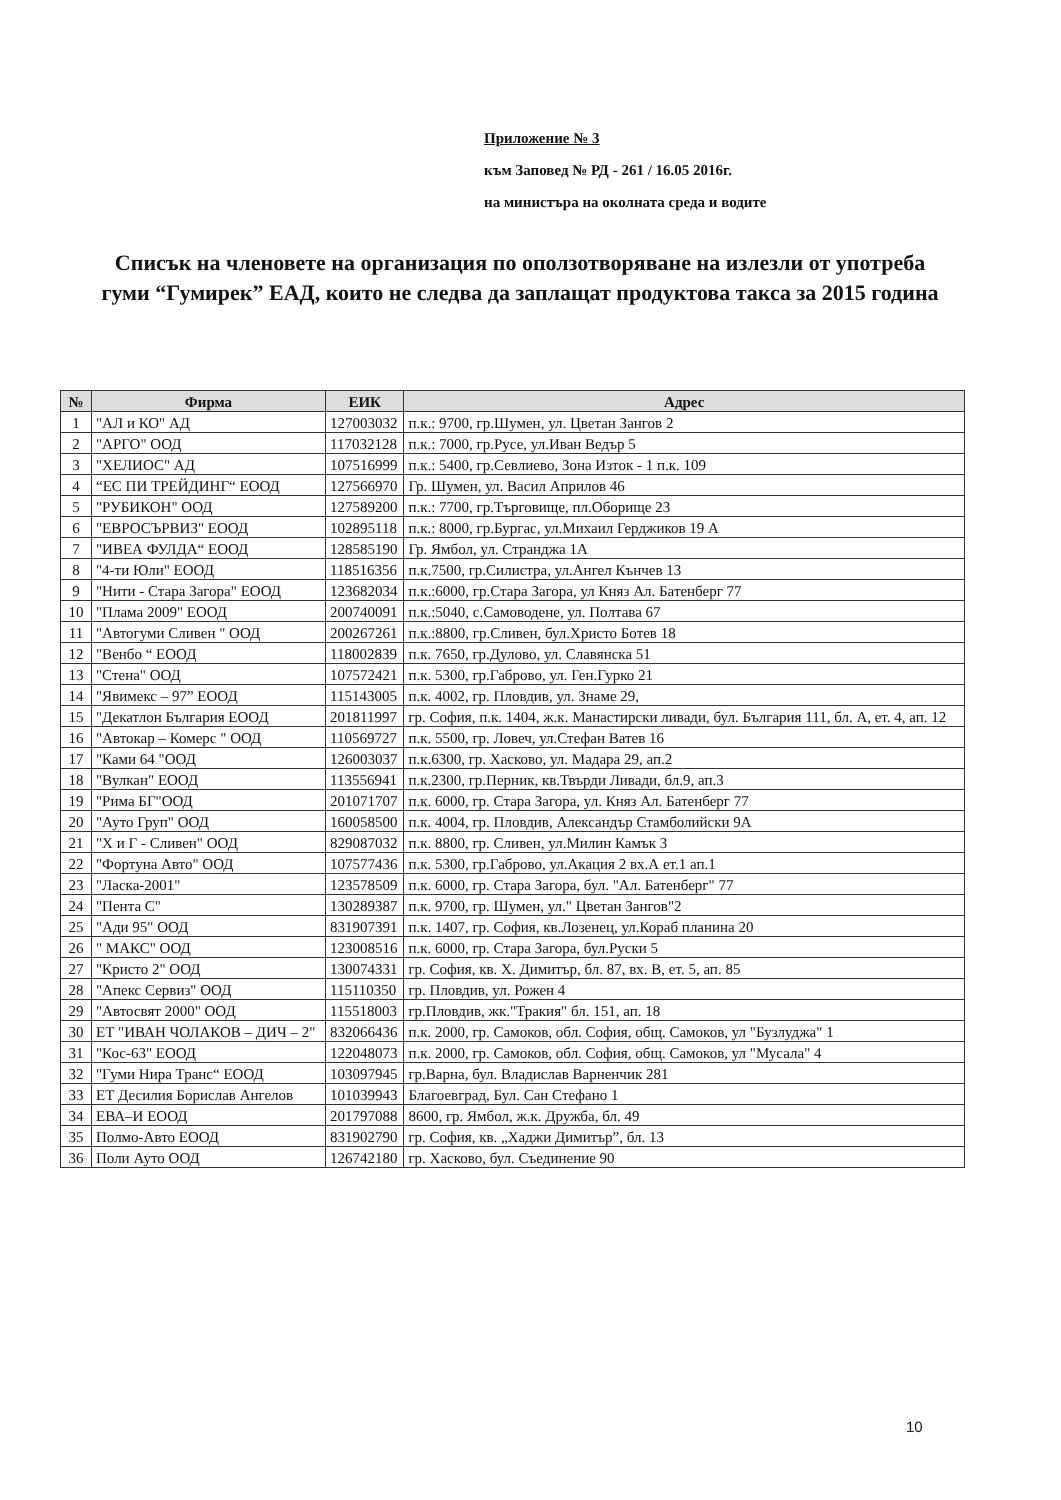Приложение № 3
към Заповед № РД - 261 / 16.05 2016г.
на министъра на околната среда и водите
Списък на членовете на организация по оползотворяване на излезли от употреба гуми “Гумирек” ЕАД, които не следва да заплащат продуктова такса за 2015 година
| № | Фирма | ЕИК | Адрес |
| --- | --- | --- | --- |
| 1 | "АЛ и КО" АД | 127003032 | п.к.: 9700, гр.Шумен, ул. Цветан Зангов 2 |
| 2 | "АРГО" ООД | 117032128 | п.к.: 7000, гр.Русе, ул.Иван Ведър 5 |
| 3 | "ХЕЛИОС" АД | 107516999 | п.к.: 5400, гр.Севлиево, Зона Изток - 1 п.к. 109 |
| 4 | “ЕС ПИ ТРЕЙДИНГ“ ЕООД | 127566970 | Гр. Шумен, ул. Васил Априлов 46 |
| 5 | "РУБИКОН" ООД | 127589200 | п.к.: 7700, гр.Търговище, пл.Оборище 23 |
| 6 | "ЕВРОСЪРВИЗ" ЕООД | 102895118 | п.к.: 8000, гр.Бургас, ул.Михаил Герджиков 19 А |
| 7 | "ИВЕА ФУЛДА“ ЕООД | 128585190 | Гр. Ямбол, ул. Странджа 1А |
| 8 | "4-ти Юли" ЕООД | 118516356 | п.к.7500, гр.Силистра, ул.Ангел Кънчев 13 |
| 9 | "Нити - Стара Загора" ЕООД | 123682034 | п.к.:6000, гр.Стара Загора, ул Княз Ал. Батенберг 77 |
| 10 | "Плама 2009" ЕООД | 200740091 | п.к.:5040, с.Самоводене, ул. Полтава 67 |
| 11 | "Автогуми Сливен " ООД | 200267261 | п.к.:8800, гр.Сливен, бул.Христо Ботев 18 |
| 12 | "Венбо “ ЕООД | 118002839 | п.к. 7650, гр.Дулово, ул. Славянска 51 |
| 13 | "Стена" ООД | 107572421 | п.к. 5300, гр.Габрово, ул. Ген.Гурко 21 |
| 14 | "Явимекс – 97” ЕООД | 115143005 | п.к. 4002, гр. Пловдив, ул. Знаме 29, |
| 15 | "Декатлон България ЕООД | 201811997 | гр. София, п.к. 1404, ж.к. Манастирски ливади, бул. България 111, бл. А, ет. 4, ап. 12 |
| 16 | "Автокар – Комерс " ООД | 110569727 | п.к. 5500, гр. Ловеч, ул.Стефан Ватев 16 |
| 17 | "Ками 64 "ООД | 126003037 | п.к.6300, гр. Хасково, ул. Мадара 29, ап.2 |
| 18 | "Вулкан" ЕООД | 113556941 | п.к.2300, гр.Перник, кв.Твърди Ливади, бл.9, ап.3 |
| 19 | "Рима БГ"ООД | 201071707 | п.к. 6000, гр. Стара Загора, ул. Княз Ал. Батенберг 77 |
| 20 | "Ауто Груп" ООД | 160058500 | п.к. 4004, гр. Пловдив, Александър Стамболийски 9А |
| 21 | "Х и Г - Сливен" ООД | 829087032 | п.к. 8800, гр. Сливен, ул.Милин Камък 3 |
| 22 | "Фортуна Авто" ООД | 107577436 | п.к. 5300, гр.Габрово, ул.Акация 2 вх.А ет.1 ап.1 |
| 23 | "Ласка-2001" | 123578509 | п.к. 6000, гр. Стара Загора, бул. "Ал. Батенберг" 77 |
| 24 | "Пента С" | 130289387 | п.к. 9700, гр. Шумен, ул." Цветан Зангов"2 |
| 25 | "Ади 95" ООД | 831907391 | п.к. 1407, гр. София, кв.Лозенец, ул.Кораб планина 20 |
| 26 | " МАКС" ООД | 123008516 | п.к. 6000, гр. Стара Загора, бул.Руски 5 |
| 27 | "Кристо 2" ООД | 130074331 | гр. София, кв. Х. Димитър, бл. 87, вх. В, ет. 5, ап. 85 |
| 28 | "Апекс Сервиз" ООД | 115110350 | гр. Пловдив, ул. Рожен 4 |
| 29 | "Автосвят 2000" ООД | 115518003 | гр.Пловдив, жк."Тракия" бл. 151, ап. 18 |
| 30 | ЕТ "ИВАН ЧОЛАКОВ – ДИЧ – 2" | 832066436 | п.к. 2000, гр. Самоков, обл. София, общ. Самоков, ул "Бузлуджа" 1 |
| 31 | "Кос-63" ЕООД | 122048073 | п.к. 2000, гр. Самоков, обл. София, общ. Самоков, ул "Мусала" 4 |
| 32 | "Гуми Нира Транс“ ЕООД | 103097945 | гр.Варна, бул. Владислав Варненчик 281 |
| 33 | ЕТ Десилия Борислав Ангелов | 101039943 | Благоевград, Бул. Сан Стефано 1 |
| 34 | ЕВА–И ЕООД | 201797088 | 8600, гр. Ямбол, ж.к. Дружба, бл. 49 |
| 35 | Полмо-Авто ЕООД | 831902790 | гр. София, кв. „Хаджи Димитър”, бл. 13 |
| 36 | Поли Ауто ООД | 126742180 | гр. Хасково, бул. Съединение 90 |
10